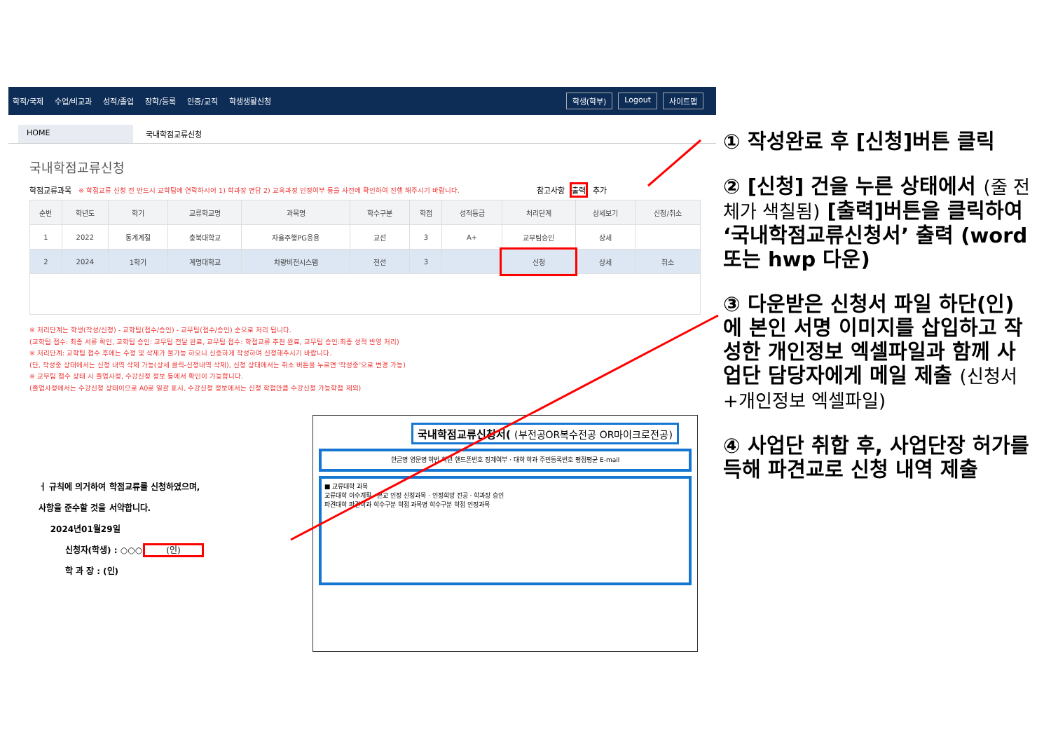학적/국제 수업/비교과 성적/졸업 장학/등록 인증/교직 학생생활신청
학생(학부) Logout 사이트맵
HOME 국내학점교류신청
국내학점교류신청
학점교류과목 ※ 학점교류 신청 전 반드시 교학팀에 연락하시어 1) 학과장 면담 2) 교육과정 인정여부 등을 사전에 확인하여 진행 해주시기 바랍니다. 참고사항 출력 추가
| 순번 | 학년도 | 학기 | 교류학교명 | 과목명 | 학수구분 | 학점 | 성적등급 | 처리단계 | 상세보기 | 신청/취소 |
| --- | --- | --- | --- | --- | --- | --- | --- | --- | --- | --- |
| 1 | 2022 | 동계계절 | 충북대학교 | 자율주행PG응용 | 교선 | 3 | A+ | 교무팀승인 | 상세 | |
| 2 | 2024 | 1학기 | 계명대학교 | 차량비전시스템 | 전선 | 3 | | 신청 | 상세 | 취소 |
※ 처리단계는 학생(작성/신청) - 교학팀(접수/승인) - 교무팀(접수/승인) 순으로 처리 됩니다.
(교학팀 접수: 최종 서류 확인, 교학팀 승인: 교무팀 전달 완료, 교무팀 접수: 학점교류 추천 완료, 교무팀 승인:최종 성적 반영 처리)
※ 처리단계: 교학팀 접수 후에는 수정 및 삭제가 불가능 하오니 신중하게 작성하여 신청해주시기 바랍니다.
(단, 작성중 상태에서는 신청 내역 삭제 가능(상세 클릭-신청내역 삭제), 신청 상태에서는 취소 버튼을 누르면 '작성중'으로 변경 가능)
※ 교무팀 접수 상태 시 졸업사정, 수강신청 정보 등에서 확인이 가능합니다.
(졸업사정에서는 수강신청 상태이므로 A0로 일괄 표시, 수강신청 정보에서는 신청 학점만큼 수강신청 가능학점 제외)
ㅓ 규칙에 의거하여 학점교류를 신청하였으며,
사항을 준수할 것을 서약합니다.
2024년01월29일
신청자(학생) : ○○○ (인)
학 과 장 : (인)
국내학점교류신청서( (부전공OR복수전공 OR마이크로전공)
한글명 영문명 학번 학년 핸드폰번호 징계여부 · 대학 학과 주민등록번호 평점평균 E-mail
■ 교류대학 과목
교류대학 이수계획 · 본교 인정 신청과목 · 인정희망 전공 · 학과장 승인
파견대학 파견학과 학수구분 학점 과목명 학수구분 학점 인정과목
① 작성완료 후 [신청]버튼 클릭
② [신청] 건을 누른 상태에서 (줄 전체가 색칠됨) [출력]버튼을 클릭하여 ‘국내학점교류신청서’ 출력 (word 또는 hwp 다운)
③ 다운받은 신청서 파일 하단(인)에 본인 서명 이미지를 삽입하고 작성한 개인정보 엑셀파일과 함께 사업단 담당자에게 메일 제출 (신청서+개인정보 엑셀파일)
④ 사업단 취합 후, 사업단장 허가를 득해 파견교로 신청 내역 제출